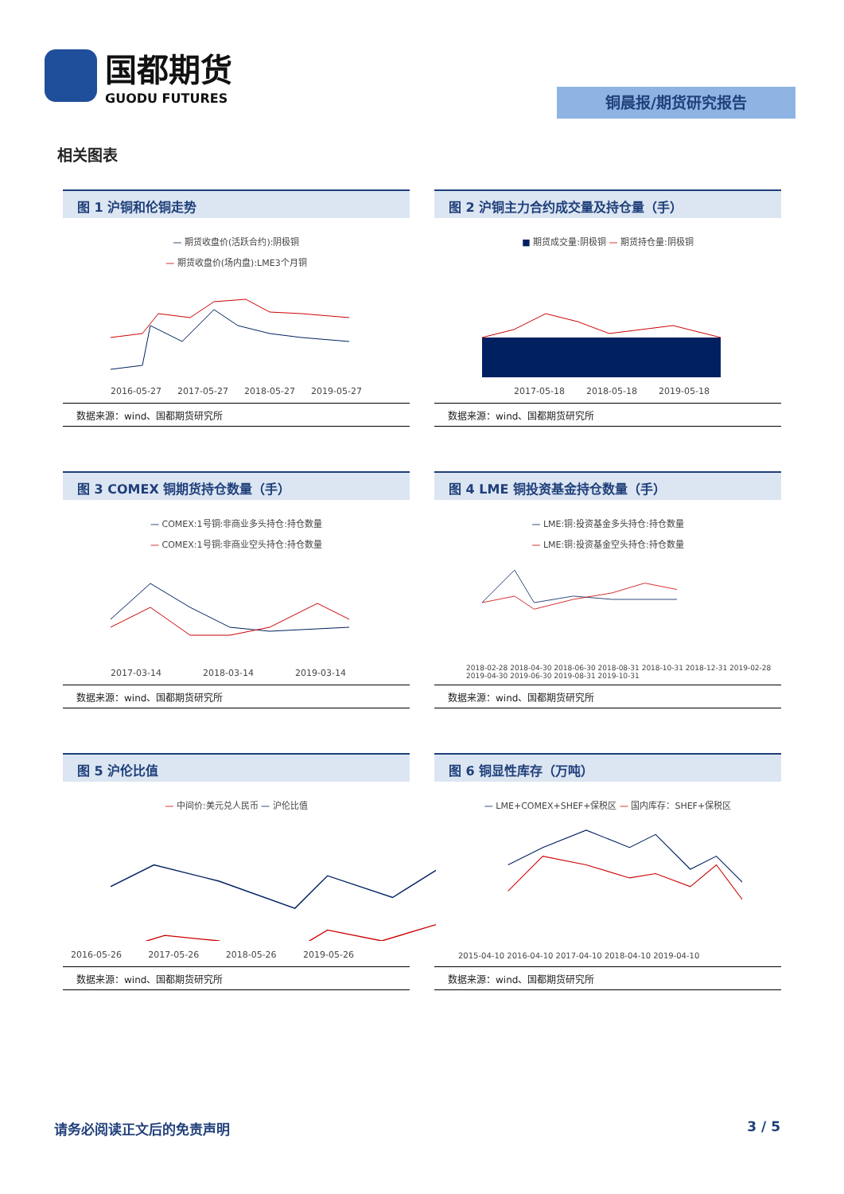国都期货
GUODU FUTURES
铜晨报/期货研究报告
相关图表
图 1 沪铜和伦铜走势
— 期货收盘价(活跃合约):阴极铜
— 期货收盘价(场内盘):LME3个月铜
2016-05-27 2017-05-27 2018-05-27 2019-05-27
数据来源：wind、国都期货研究所
图 2 沪铜主力合约成交量及持仓量（手）
■ 期货成交量:阴极铜 — 期货持仓量:阴极铜
2017-05-18 2018-05-18 2019-05-18
数据来源：wind、国都期货研究所
图 3 COMEX 铜期货持仓数量（手）
— COMEX:1号铜:非商业多头持仓:持仓数量
— COMEX:1号铜:非商业空头持仓:持仓数量
2017-03-14 2018-03-14 2019-03-14
数据来源：wind、国都期货研究所
图 4 LME 铜投资基金持仓数量（手）
— LME:铜:投资基金多头持仓:持仓数量
— LME:铜:投资基金空头持仓:持仓数量
2018-02-28 2018-04-30 2018-06-30 2018-08-31 2018-10-31 2018-12-31 2019-02-28 2019-04-30 2019-06-30 2019-08-31 2019-10-31
数据来源：wind、国都期货研究所
图 5 沪伦比值
— 中间价:美元兑人民币 — 沪伦比值
2016-05-26 2017-05-26 2018-05-26 2019-05-26
数据来源：wind、国都期货研究所
图 6 铜显性库存（万吨）
— LME+COMEX+SHEF+保税区 — 国内库存：SHEF+保税区
2015-04-10 2016-04-10 2017-04-10 2018-04-10 2019-04-10
数据来源：wind、国都期货研究所
请务必阅读正文后的免责声明 3 / 5